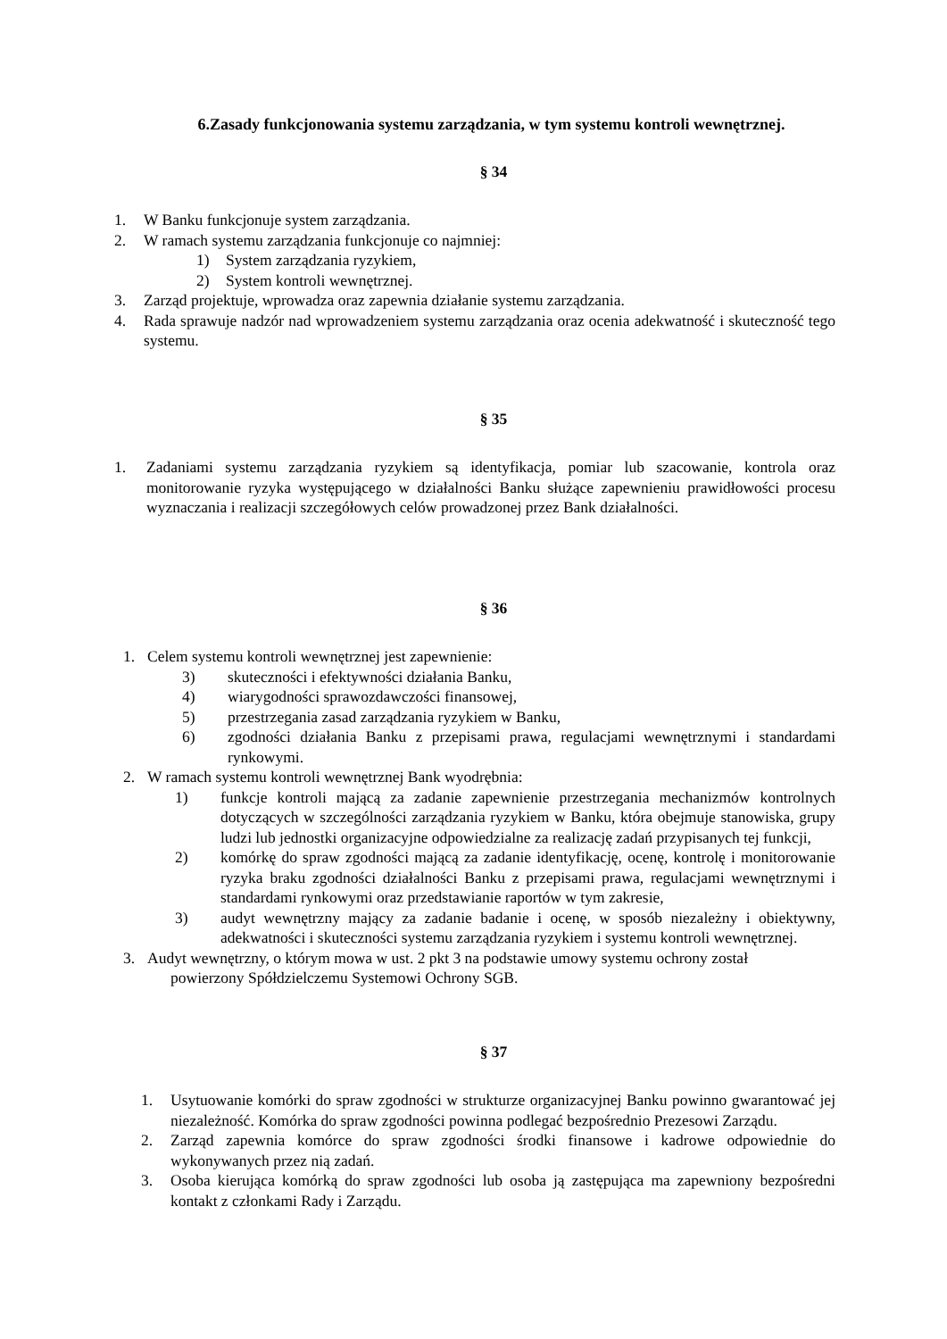6.Zasady funkcjonowania systemu zarządzania, w tym systemu kontroli wewnętrznej.
§ 34
1. W Banku funkcjonuje system zarządzania.
2. W ramach systemu zarządzania funkcjonuje co najmniej:
1) System zarządzania ryzykiem,
2) System kontroli wewnętrznej.
3. Zarząd projektuje, wprowadza oraz zapewnia działanie systemu zarządzania.
4. Rada sprawuje nadzór nad wprowadzeniem systemu zarządzania oraz ocenia adekwatność i skuteczność tego systemu.
§ 35
1. Zadaniami systemu zarządzania ryzykiem są identyfikacja, pomiar lub szacowanie, kontrola oraz monitorowanie ryzyka występującego w działalności Banku służące zapewnieniu prawidłowości procesu wyznaczania i realizacji szczegółowych celów prowadzonej przez Bank działalności.
§ 36
1. Celem systemu kontroli wewnętrznej jest zapewnienie:
3) skuteczności i efektywności działania Banku,
4) wiarygodności sprawozdawczości finansowej,
5) przestrzegania zasad zarządzania ryzykiem w Banku,
6) zgodności działania Banku z przepisami prawa, regulacjami wewnętrznymi i standardami rynkowymi.
2. W ramach systemu kontroli wewnętrznej Bank wyodrębnia:
1) funkcje kontroli mającą za zadanie zapewnienie przestrzegania mechanizmów kontrolnych dotyczących w szczególności zarządzania ryzykiem w Banku, która obejmuje stanowiska, grupy ludzi lub jednostki organizacyjne odpowiedzialne za realizację zadań przypisanych tej funkcji,
2) komórkę do spraw zgodności mającą za zadanie identyfikację, ocenę, kontrolę i monitorowanie ryzyka braku zgodności działalności Banku z przepisami prawa, regulacjami wewnętrznymi i standardami rynkowymi oraz przedstawianie raportów w tym zakresie,
3) audyt wewnętrzny mający za zadanie badanie i ocenę, w sposób niezależny i obiektywny, adekwatności i skuteczności systemu zarządzania ryzykiem i systemu kontroli wewnętrznej.
3. Audyt wewnętrzny, o którym mowa w ust. 2 pkt 3 na podstawie umowy systemu ochrony został
powierzony Spółdzielczemu Systemowi Ochrony SGB.
§ 37
1. Usytuowanie komórki do spraw zgodności w strukturze organizacyjnej Banku powinno gwarantować jej niezależność. Komórka do spraw zgodności powinna podlegać bezpośrednio Prezesowi Zarządu.
2. Zarząd zapewnia komórce do spraw zgodności środki finansowe i kadrowe odpowiednie do wykonywanych przez nią zadań.
3. Osoba kierująca komórką do spraw zgodności lub osoba ją zastępująca ma zapewniony bezpośredni kontakt z członkami Rady i Zarządu.